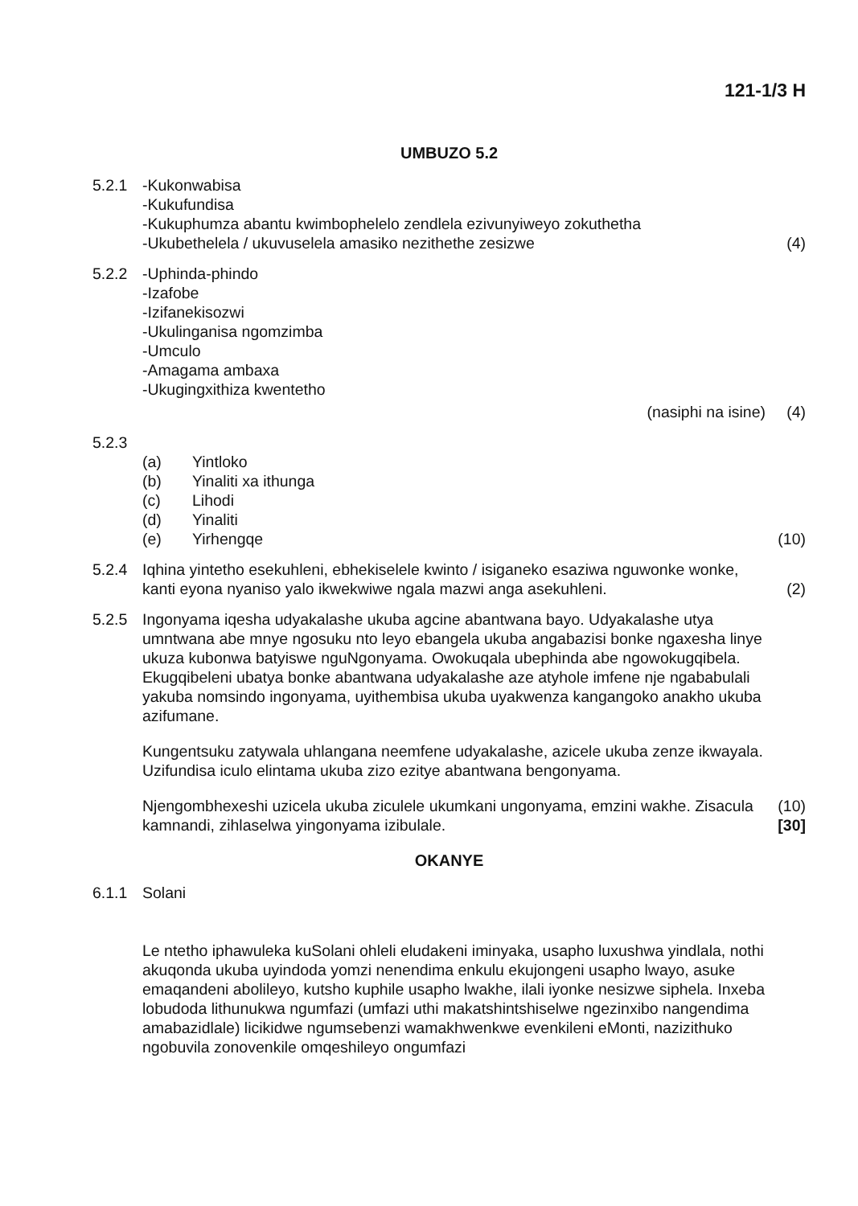121-1/3 H
UMBUZO 5.2
5.2.1 -Kukonwabisa
-Kukufundisa
-Kukuphumza abantu kwimbophelelo zendlela ezivunyiweyo zokuthetha
-Ukubethelela / ukuvuselela amasiko nezithethe zesizwe
(4)
5.2.2 -Uphinda-phindo
-Izafobe
-Izifanekisozwi
-Ukulinganisa ngomzimba
-Umculo
-Amagama ambaxa
-Ukugingxithiza kwentetho
(nasiphi na isine)
(4)
5.2.3
(a) Yintloko
(b) Yinaliti xa ithunga
(c) Lihodi
(d) Yinaliti
(e) Yirhengqe
(10)
5.2.4 Iqhina yintetho esekuhleni, ebhekiselele kwinto / isiganeko esaziwa nguwonke wonke, kanti eyona nyaniso yalo ikwekwiwe ngala mazwi anga asekuhleni.
(2)
5.2.5 Ingonyama iqesha udyakalashe ukuba agcine abantwana bayo. Udyakalashe utya umntwana abe mnye ngosuku nto leyo ebangela ukuba angabazisi bonke ngaxesha linye ukuza kubonwa batyiswe nguNgonyama. Owokuqala ubephinda abe ngowokugqibela. Ekugqibeleni ubatya bonke abantwana udyakalashe aze atyhole imfene nje ngababulali yakuba nomsindo ingonyama, uyithembisa ukuba uyakwenza kangangoko anakho ukuba azifumane.
Kungentsuku zatywala uhlangana neemfene udyakalashe, azicele ukuba zenze ikwayala. Uzifundisa iculo elintama ukuba zizo ezitye abantwana bengonyama.
Njengombhexeshi uzicela ukuba ziculele ukumkani ungonyama, emzini wakhe. Zisacula kamnandi, zihlaselwa yingonyama izibulale.
(10)
[30]
OKANYE
6.1.1 Solani
Le ntetho iphawuleka kuSolani ohleli eludakeni iminyaka, usapho luxushwa yindlala, nothi akuqonda ukuba uyindoda yomzi nenendima enkulu ekujongeni usapho lwayo, asuke emaqandeni abolileyo, kutsho kuphile usapho lwakhe, ilali iyonke nesizwe siphela. Inxeba lobudoda lithunukwa ngumfazi (umfazi uthi makatshintshiselwe ngezinxibo nangendima amabazidlale) licikidwe ngumsebenzi wamakhwenkwe evenkileni eMonti, nazizithuko ngobuvila zonovenkile omqeshileyo ongumfazi